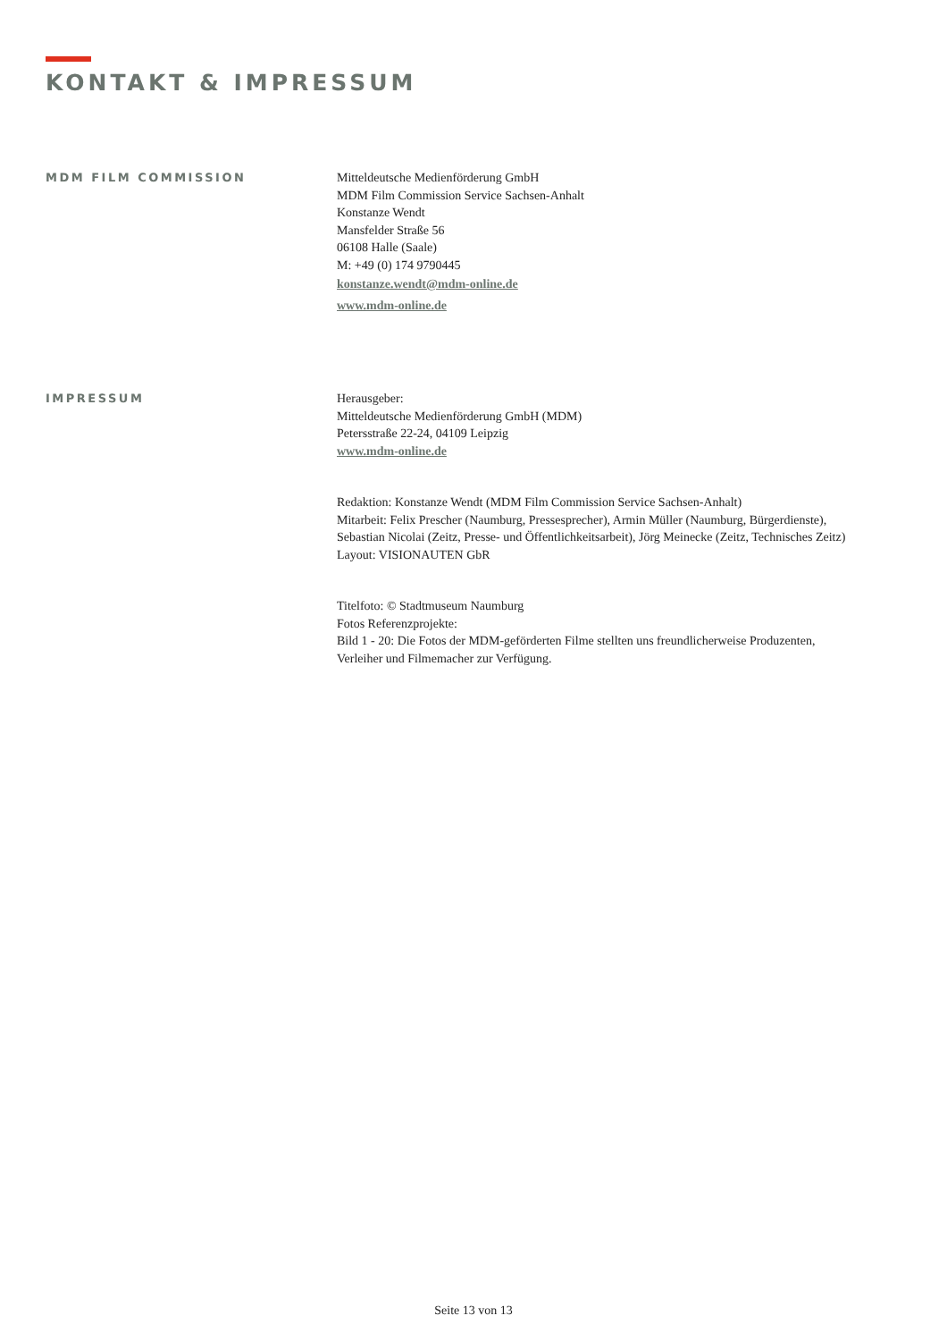KONTAKT & IMPRESSUM
MDM FILM COMMISSION
Mitteldeutsche Medienförderung GmbH
MDM Film Commission Service Sachsen-Anhalt
Konstanze Wendt
Mansfelder Straße 56
06108 Halle (Saale)
M: +49 (0) 174 9790445
konstanze.wendt@mdm-online.de
www.mdm-online.de
IMPRESSUM
Herausgeber:
Mitteldeutsche Medienförderung GmbH (MDM)
Petersstraße 22-24, 04109 Leipzig
www.mdm-online.de
Redaktion: Konstanze Wendt (MDM Film Commission Service Sachsen-Anhalt)
Mitarbeit: Felix Prescher (Naumburg, Pressesprecher), Armin Müller (Naumburg, Bürgerdienste),
Sebastian Nicolai (Zeitz, Presse- und Öffentlichkeitsarbeit), Jörg Meinecke (Zeitz, Technisches Zeitz)
Layout: VISIONAUTEN GbR
Titelfoto: © Stadtmuseum Naumburg
Fotos Referenzprojekte:
Bild 1 - 20: Die Fotos der MDM-geförderten Filme stellten uns freundlicherweise Produzenten,
Verleiher und Filmemacher zur Verfügung.
Seite 13 von 13